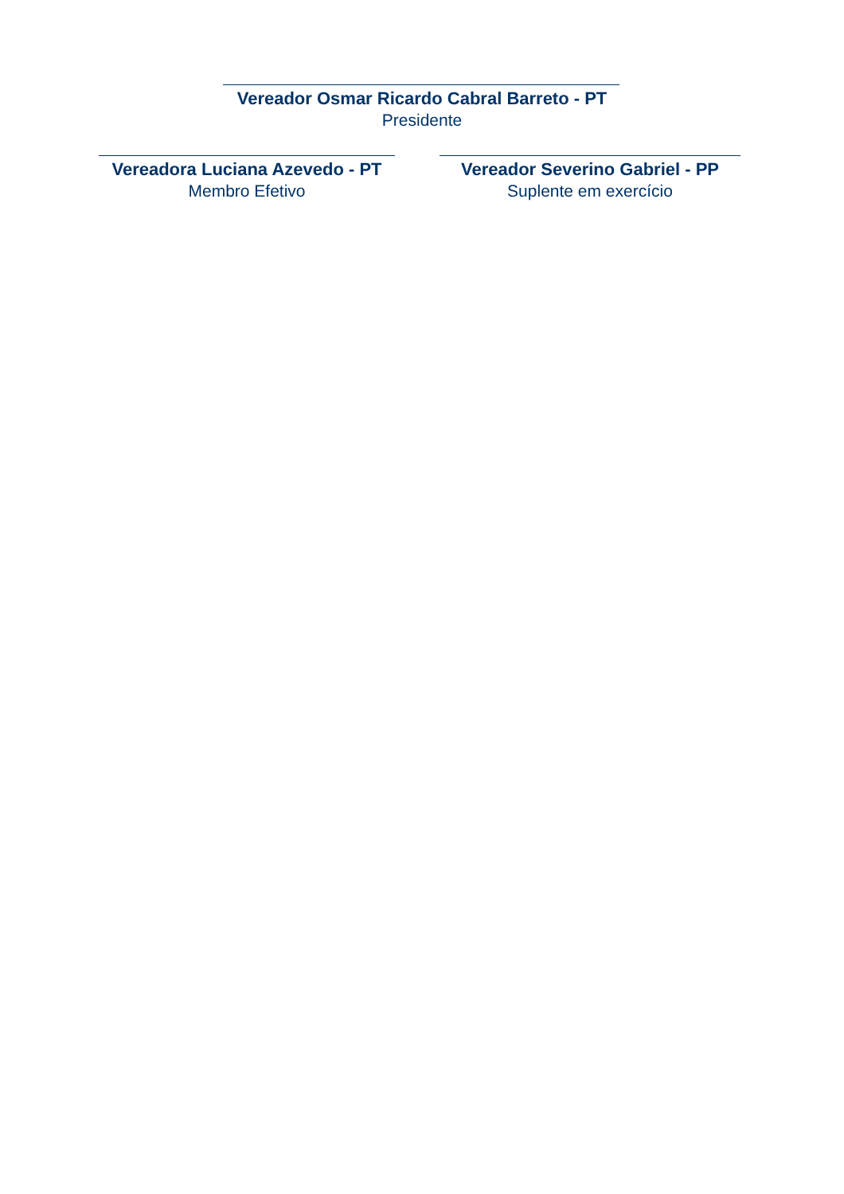Vereador Osmar Ricardo Cabral Barreto - PT
Presidente
Vereadora Luciana Azevedo - PT
Membro Efetivo
Vereador Severino Gabriel - PP
Suplente em exercício